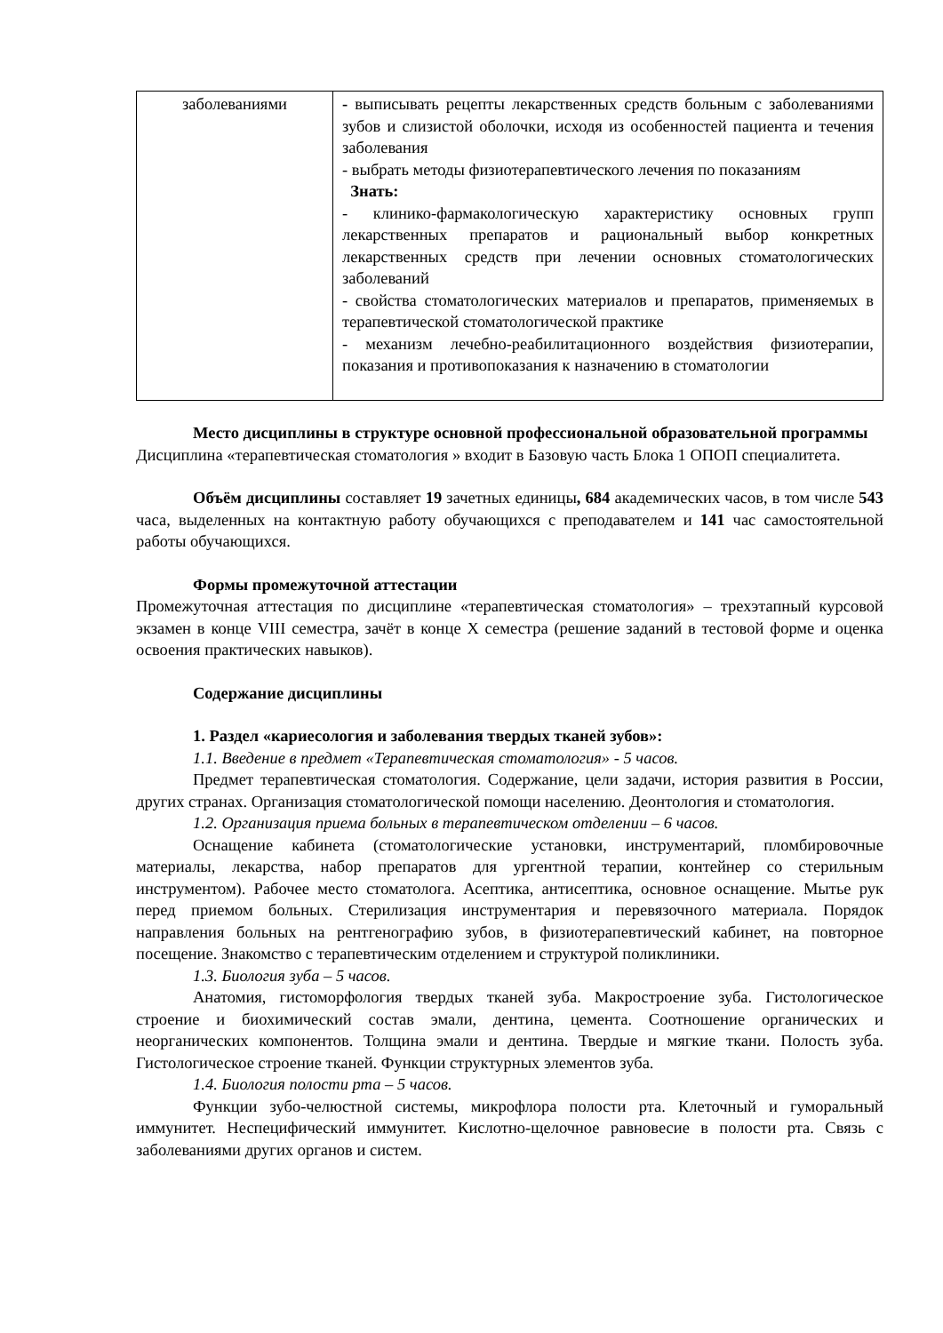| заболеваниями | - выписывать рецепты лекарственных средств больным с заболеваниями зубов и слизистой оболочки, исходя из особенностей пациента и течения заболевания - выбрать методы физиотерапевтического лечения по показаниям Знать: - клинико-фармакологическую характеристику основных групп лекарственных препаратов и рациональный выбор конкретных лекарственных средств при лечении основных стоматологических заболеваний - свойства стоматологических материалов и препаратов, применяемых в терапевтической стоматологической практике - механизм лечебно-реабилитационного воздействия физиотерапии, показания и противопоказания к назначению в стоматологии |
Место дисциплины в структуре основной профессиональной образовательной программы
Дисциплина «терапевтическая стоматология » входит в Базовую часть Блока 1 ОПОП специалитета.
Объём дисциплины составляет 19 зачетных единицы, 684 академических часов, в том числе 543 часа, выделенных на контактную работу обучающихся с преподавателем и 141 час самостоятельной работы обучающихся.
Формы промежуточной аттестации
Промежуточная аттестация по дисциплине «терапевтическая стоматология» – трехэтапный курсовой экзамен в конце VIII семестра, зачёт в конце X семестра (решение заданий в тестовой форме и оценка освоения практических навыков).
Содержание дисциплины
1. Раздел «кариесология и заболевания твердых тканей зубов»:
1.1. Введение в предмет «Терапевтическая стоматология» - 5 часов.
Предмет терапевтическая стоматология. Содержание, цели задачи, история развития в России, других странах. Организация стоматологической помощи населению. Деонтология и стоматология.
1.2. Организация приема больных в терапевтическом отделении – 6 часов.
Оснащение кабинета (стоматологические установки, инструментарий, пломбировочные материалы, лекарства, набор препаратов для ургентной терапии, контейнер со стерильным инструментом). Рабочее место стоматолога. Асептика, антисептика, основное оснащение. Мытье рук перед приемом больных. Стерилизация инструментария и перевязочного материала. Порядок направления больных на рентгенографию зубов, в физиотерапевтический кабинет, на повторное посещение. Знакомство с терапевтическим отделением и структурой поликлиники.
1.3. Биология зуба – 5 часов.
Анатомия, гистоморфология твердых тканей зуба. Макростроение зуба. Гистологическое строение и биохимический состав эмали, дентина, цемента. Соотношение органических и неорганических компонентов. Толщина эмали и дентина. Твердые и мягкие ткани. Полость зуба. Гистологическое строение тканей. Функции структурных элементов зуба.
1.4. Биология полости рта – 5 часов.
Функции зубо-челюстной системы, микрофлора полости рта. Клеточный и гуморальный иммунитет. Неспецифический иммунитет. Кислотно-щелочное равновесие в полости рта. Связь с заболеваниями других органов и систем.